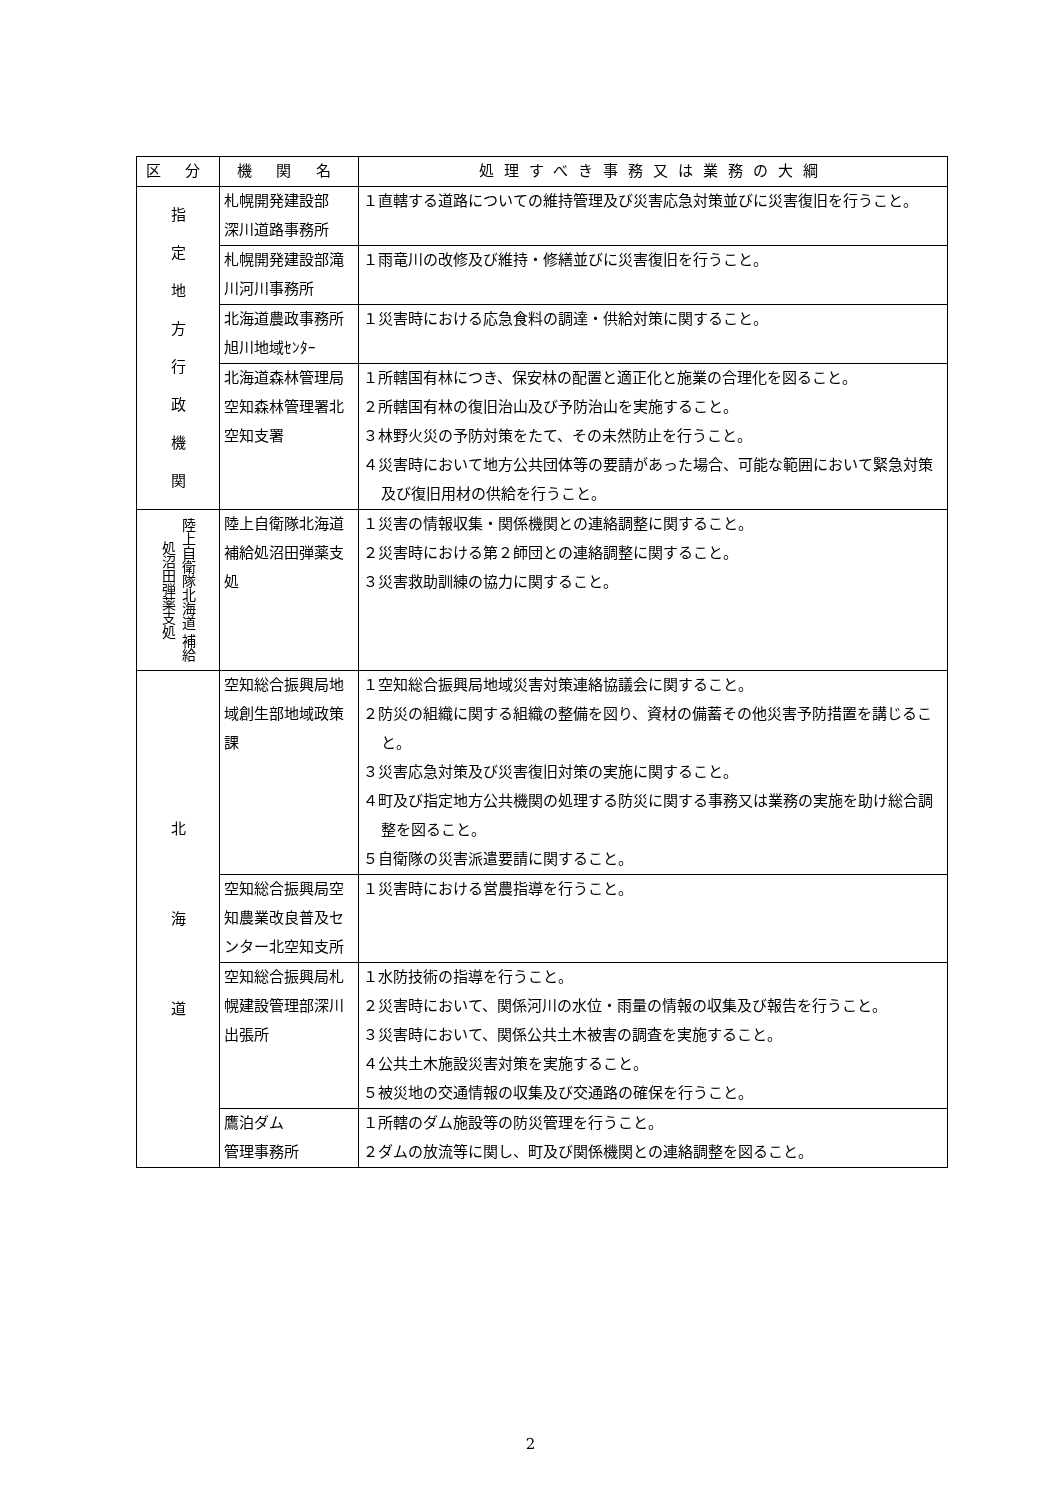| 区 分 | 機 関 名 | 処理すべき事務又は業務の大綱 |
| --- | --- | --- |
| 指 定 地 方 行 政 機 関 | 札幌開発建設部 深川道路事務所 | １直轄する道路についての維持管理及び災害応急対策並びに災害復旧を行うこと。 |
| | 札幌開発建設部滝川河川事務所 | １雨竜川の改修及び維持・修繕並びに災害復旧を行うこと。 |
| | 北海道農政事務所 旭川地域ｾﾝﾀｰ | １災害時における応急食料の調達・供給対策に関すること。 |
| | 北海道森林管理局空知森林管理署北空知支署 | １所轄国有林につき、保安林の配置と適正化と施業の合理化を図ること。 ２所轄国有林の復旧治山及び予防治山を実施すること。 ３林野火災の予防対策をたて、その未然防止を行うこと。 ４災害時において地方公共団体等の要請があった場合、可能な範囲において緊急対策及び復旧用材の供給を行うこと。 |
| 陸上自衛隊北海道 補給処沼田弾薬支処 | 陸上自衛隊北海道補給処沼田弾薬支処 | １災害の情報収集・関係機関との連絡調整に関すること。 ２災害時における第２師団との連絡調整に関すること。 ３災害救助訓練の協力に関すること。 |
| 北 海 道 | 空知総合振興局地域創生部地域政策課 | １空知総合振興局地域災害対策連絡協議会に関すること。 ２防災の組織に関する組織の整備を図り、資材の備蓄その他災害予防措置を講じること。 ３災害応急対策及び災害復旧対策の実施に関すること。 ４町及び指定地方公共機関の処理する防災に関する事務又は業務の実施を助け総合調整を図ること。 ５自衛隊の災害派遣要請に関すること。 |
| | 空知総合振興局空知農業改良普及センター北空知支所 | １災害時における営農指導を行うこと。 |
| | 空知総合振興局札幌建設管理部深川出張所 | １水防技術の指導を行うこと。 ２災害時において、関係河川の水位・雨量の情報の収集及び報告を行うこと。 ３災害時において、関係公共土木被害の調査を実施すること。 ４公共土木施設災害対策を実施すること。 ５被災地の交通情報の収集及び交通路の確保を行うこと。 |
| | 鷹泊ダム 管理事務所 | １所轄のダム施設等の防災管理を行うこと。 ２ダムの放流等に関し、町及び関係機関との連絡調整を図ること。 |
2